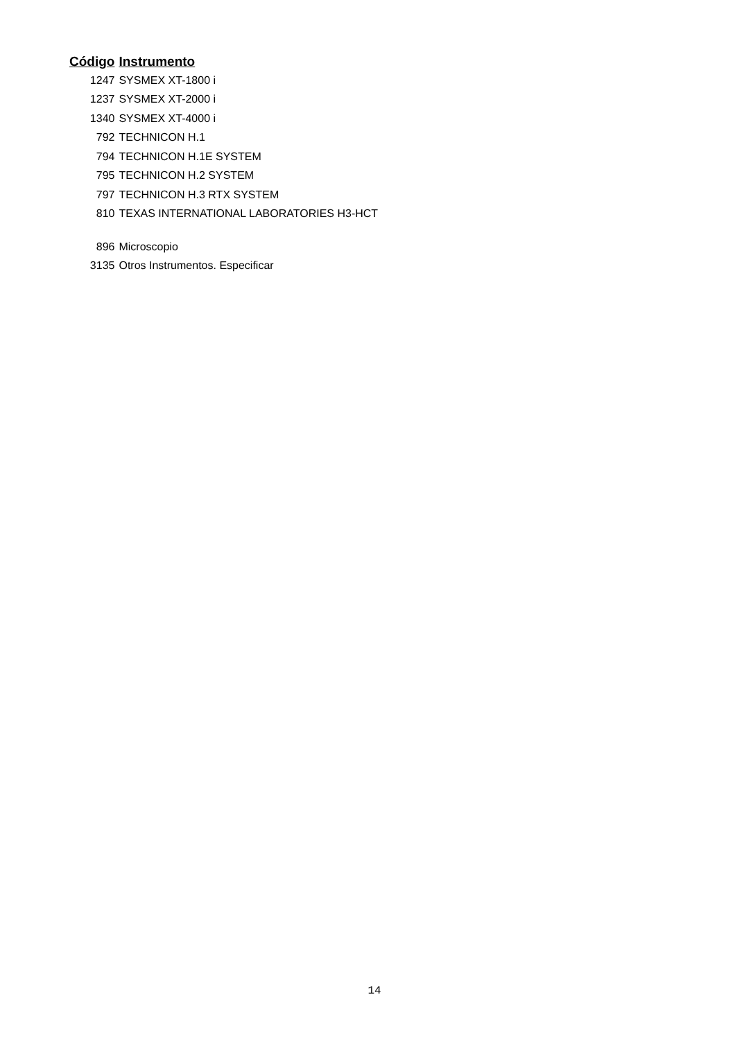| Código | Instrumento |
| --- | --- |
| 1247 | SYSMEX XT-1800 i |
| 1237 | SYSMEX XT-2000 i |
| 1340 | SYSMEX XT-4000 i |
| 792 | TECHNICON H.1 |
| 794 | TECHNICON H.1E SYSTEM |
| 795 | TECHNICON H.2 SYSTEM |
| 797 | TECHNICON H.3 RTX SYSTEM |
| 810 | TEXAS INTERNATIONAL LABORATORIES H3-HCT |
| 896 | Microscopio |
| 3135 | Otros Instrumentos. Especificar |
14